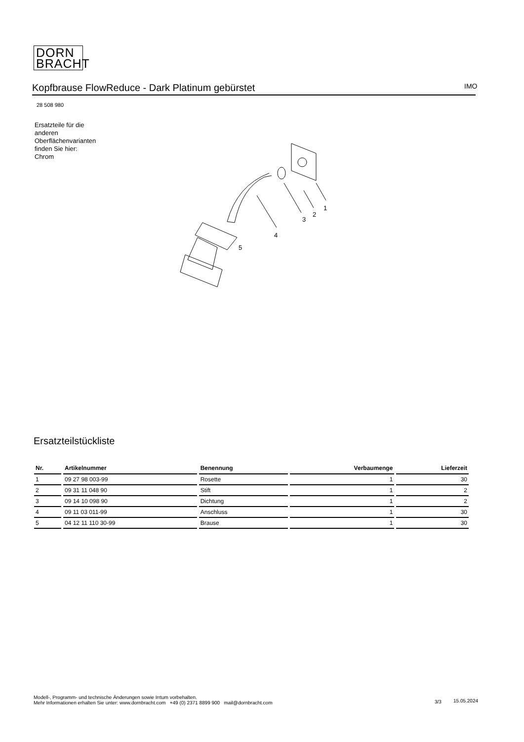DORN
BRACHT
Kopfbrause FlowReduce - Dark Platinum gebürstet IMO
28 508 980
Ersatzteile für die anderen Oberflächenvarianten finden Sie hier:
Chrom
1
2
3
4
5
Ersatzteilstückliste
| Nr. | Artikelnummer | Benennung | Verbaumenge | Lieferzeit |
| --- | --- | --- | --- | --- |
| 1 | 09 27 98 003-99 | Rosette | 1 | 30 |
| 2 | 09 31 11 048 90 | Stift | 1 | 2 |
| 3 | 09 14 10 098 90 | Dichtung | 1 | 2 |
| 4 | 09 11 03 011-99 | Anschluss | 1 | 30 |
| 5 | 04 12 11 110 30-99 | Brause | 1 | 30 |
Modell-, Programm- und technische Änderungen sowie Irrtum vorbehalten.
Mehr Informationen erhalten Sie unter: www.dornbracht.com +49 (0) 2371 8899 900 mail@dornbracht.com
3/3 15.05.2024